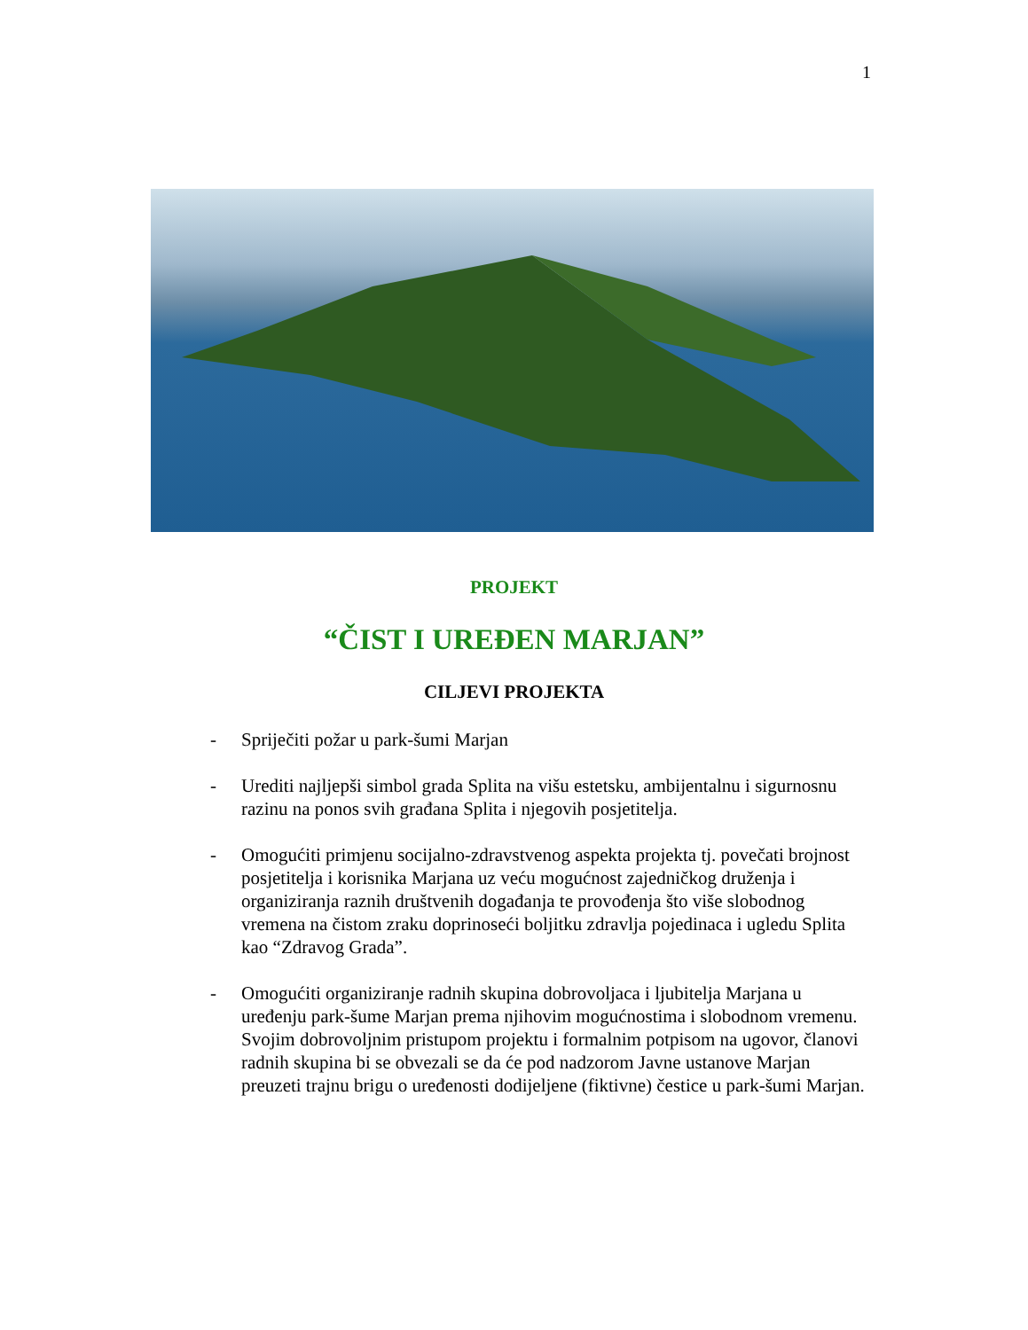1
PROJEKT
“ČIST I UREĐEN MARJAN”
CILJEVI PROJEKTA
- Spriječiti požar u park-šumi Marjan
- Urediti najljepši simbol grada Splita na višu estetsku, ambijentalnu i sigurnosnu razinu na ponos svih građana Splita i njegovih posjetitelja.
- Omogućiti primjenu socijalno-zdravstvenog aspekta projekta tj. povečati brojnost posjetitelja i korisnika Marjana uz veću mogućnost zajedničkog druženja i organiziranja raznih društvenih događanja te provođenja što više slobodnog vremena na čistom zraku doprinoseći boljitku zdravlja pojedinaca i ugledu Splita kao “Zdravog Grada”.
- Omogućiti organiziranje radnih skupina dobrovoljaca i ljubitelja Marjana u uređenju park-šume Marjan prema njihovim mogućnostima i slobodnom vremenu. Svojim dobrovoljnim pristupom projektu i formalnim potpisom na ugovor, članovi radnih skupina bi se obvezali se da će pod nadzorom Javne ustanove Marjan preuzeti trajnu brigu o uređenosti dodijeljene (fiktivne) čestice u park-šumi Marjan.